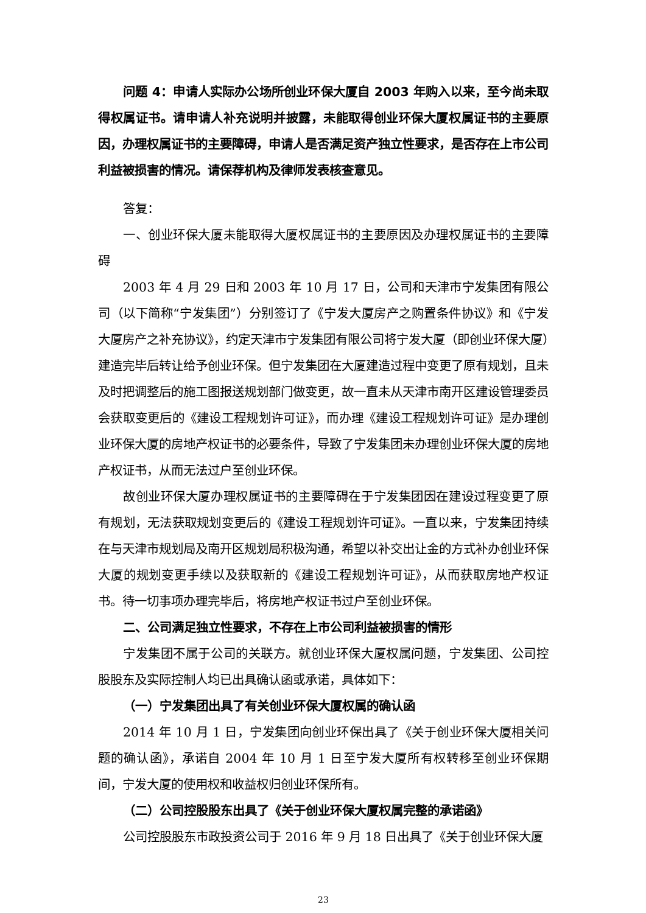问题 4：申请人实际办公场所创业环保大厦自 2003 年购入以来，至今尚未取得权属证书。请申请人补充说明并披露，未能取得创业环保大厦权属证书的主要原因，办理权属证书的主要障碍，申请人是否满足资产独立性要求，是否存在上市公司利益被损害的情况。请保荐机构及律师发表核查意见。
答复：
一、创业环保大厦未能取得大厦权属证书的主要原因及办理权属证书的主要障碍
2003 年 4 月 29 日和 2003 年 10 月 17 日，公司和天津市宁发集团有限公司（以下简称“宁发集团”）分别签订了《宁发大厦房产之购置条件协议》和《宁发大厦房产之补充协议》，约定天津市宁发集团有限公司将宁发大厦（即创业环保大厦）建造完毕后转让给予创业环保。但宁发集团在大厦建造过程中变更了原有规划，且未及时把调整后的施工图报送规划部门做变更，故一直未从天津市南开区建设管理委员会获取变更后的《建设工程规划许可证》，而办理《建设工程规划许可证》是办理创业环保大厦的房地产权证书的必要条件，导致了宁发集团未办理创业环保大厦的房地产权证书，从而无法过户至创业环保。
故创业环保大厦办理权属证书的主要障碍在于宁发集团因在建设过程变更了原有规划，无法获取规划变更后的《建设工程规划许可证》。一直以来，宁发集团持续在与天津市规划局及南开区规划局积极沟通，希望以补交出让金的方式补办创业环保大厦的规划变更手续以及获取新的《建设工程规划许可证》，从而获取房地产权证书。待一切事项办理完毕后，将房地产权证书过户至创业环保。
二、公司满足独立性要求，不存在上市公司利益被损害的情形
宁发集团不属于公司的关联方。就创业环保大厦权属问题，宁发集团、公司控股股东及实际控制人均已出具确认函或承诺，具体如下：
（一）宁发集团出具了有关创业环保大厦权属的确认函
2014 年 10 月 1 日，宁发集团向创业环保出具了《关于创业环保大厦相关问题的确认函》，承诺自 2004 年 10 月 1 日至宁发大厦所有权转移至创业环保期间，宁发大厦的使用权和收益权归创业环保所有。
（二）公司控股股东出具了《关于创业环保大厦权属完整的承诺函》
公司控股股东市政投资公司于 2016 年 9 月 18 日出具了《关于创业环保大厦
23